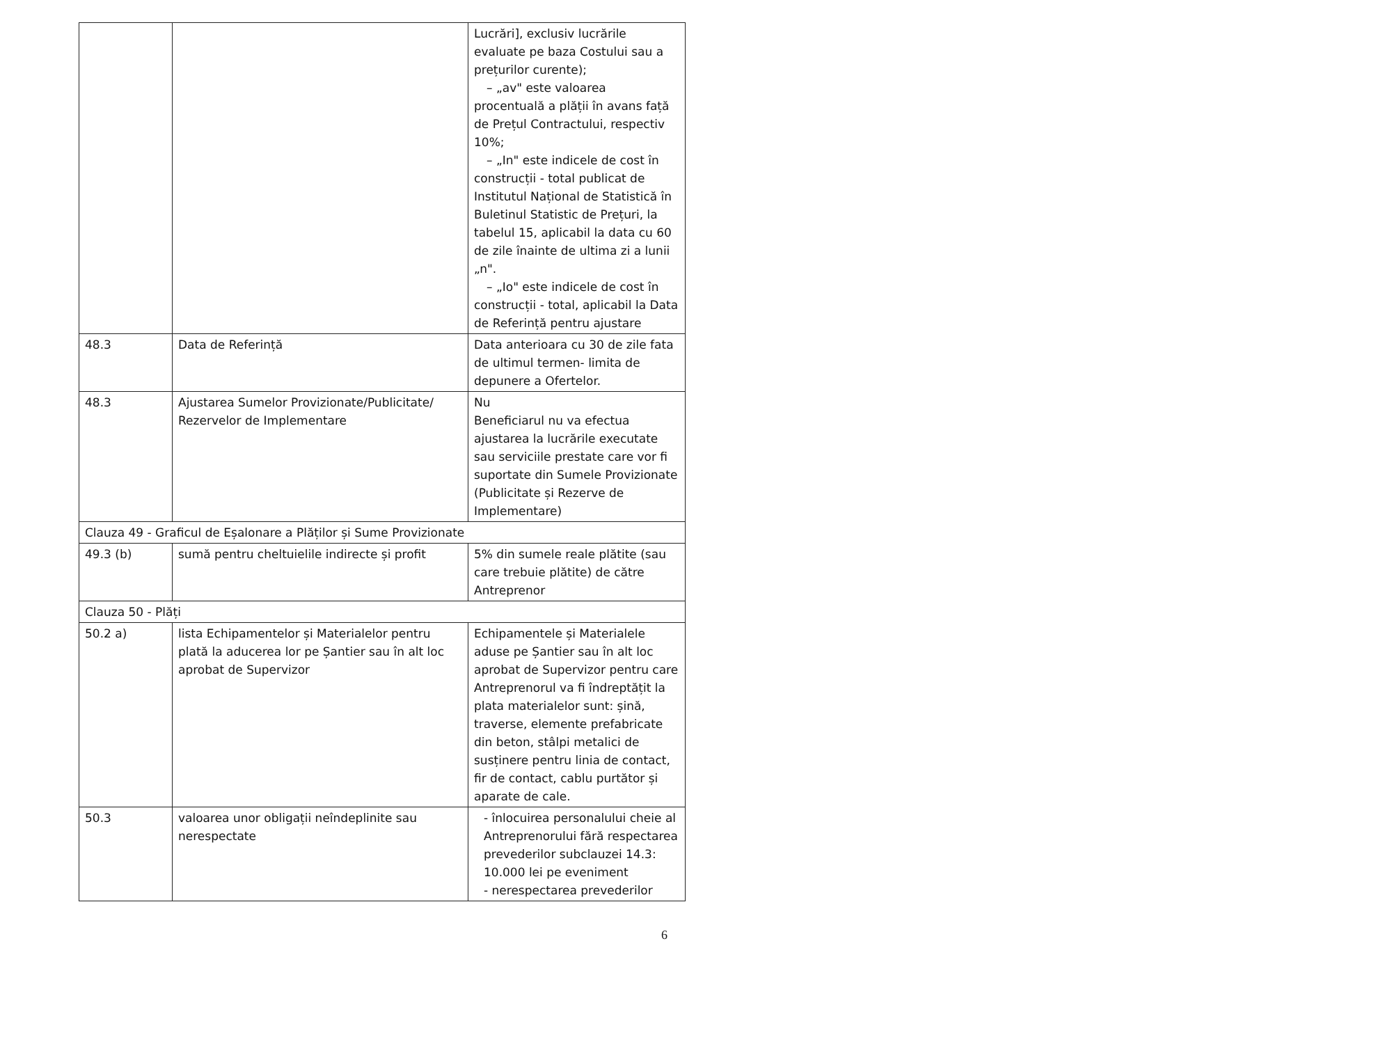| | | Lucrări], exclusiv lucrările evaluate pe baza Costului sau a prețurilor curente); – „av" este valoarea procentuală a plății în avans față de Prețul Contractului, respectiv 10%; – „In" este indicele de cost în construcții - total publicat de Institutul Național de Statistică în Buletinul Statistic de Prețuri, la tabelul 15, aplicabil la data cu 60 de zile înainte de ultima zi a lunii „n". – „Io" este indicele de cost în construcții - total, aplicabil la Data de Referință pentru ajustare |
| 48.3 | Data de Referință | Data anterioara cu 30 de zile fata de ultimul termen- limita de depunere a Ofertelor. |
| 48.3 | Ajustarea Sumelor Provizionate/Publicitate/ Rezervelor de Implementare | Nu Beneficiarul nu va efectua ajustarea la lucrările executate sau serviciile prestate care vor fi suportate din Sumele Provizionate (Publicitate și Rezerve de Implementare) |
| Clauza 49 - Graficul de Eșalonare a Plăților și Sume Provizionate | | |
| 49.3 (b) | sumă pentru cheltuielile indirecte și profit | 5% din sumele reale plătite (sau care trebuie plătite) de către Antreprenor |
| Clauza 50 - Plăți | | |
| 50.2 a) | lista Echipamentelor și Materialelor pentru plată la aducerea lor pe Șantier sau în alt loc aprobat de Supervizor | Echipamentele și Materialele aduse pe Șantier sau în alt loc aprobat de Supervizor pentru care Antreprenorul va fi îndreptățit la plata materialelor sunt: șină, traverse, elemente prefabricate din beton, stâlpi metalici de susținere pentru linia de contact, fir de contact, cablu purtător și aparate de cale. |
| 50.3 | valoarea unor obligații neîndeplinite sau nerespectate | - înlocuirea personalului cheie al Antreprenorului fără respectarea prevederilor subclauzei 14.3: 10.000 lei pe eveniment - nerespectarea prevederilor |
6